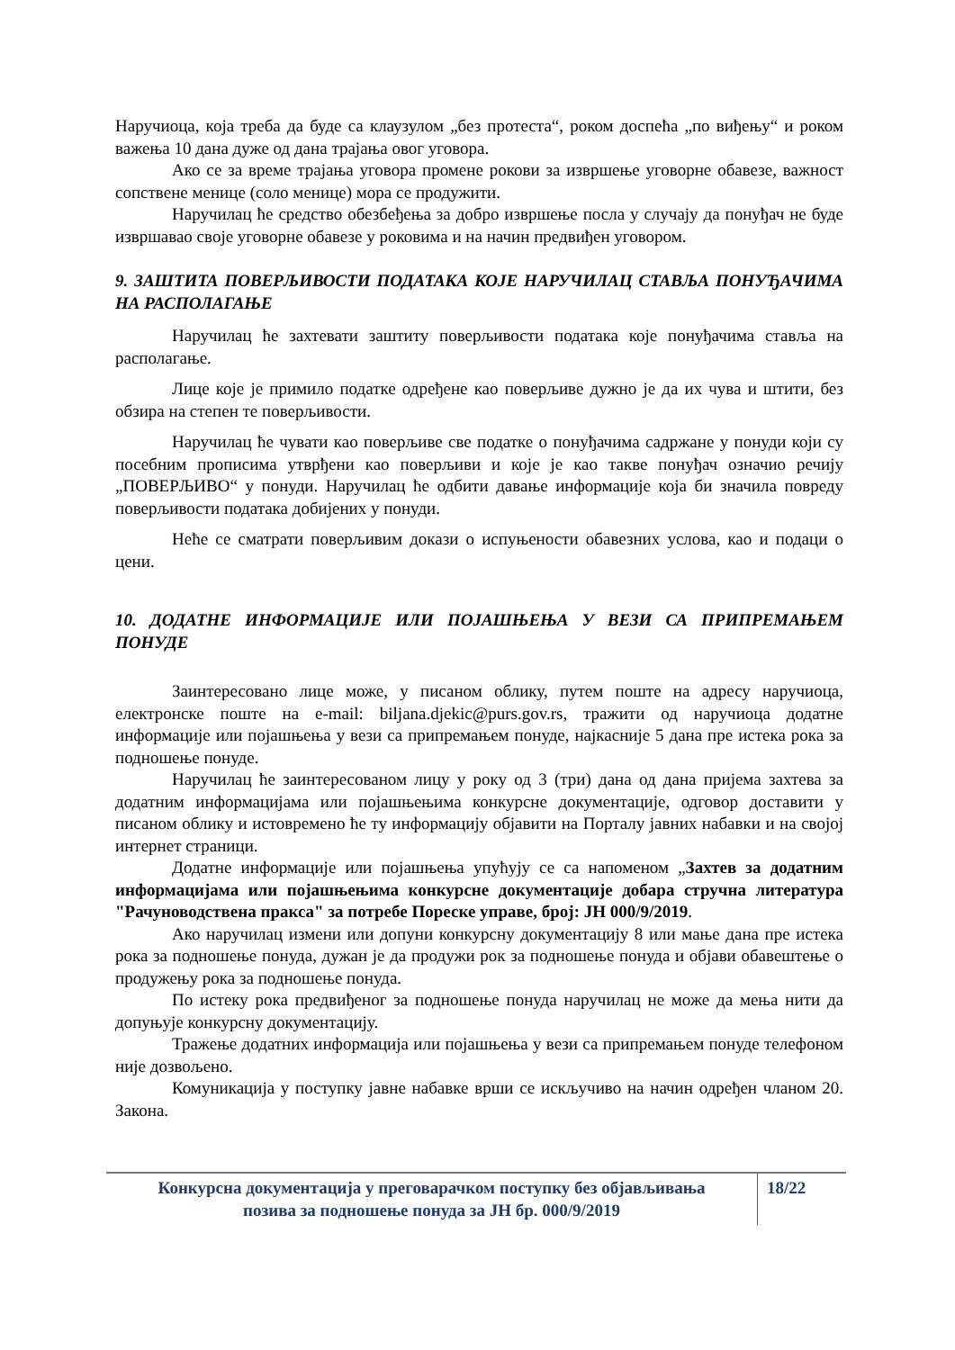Наручиоца, која треба да буде са клаузулом „без протеста“, роком доспећа „по виђењу“ и роком важења 10 дана дуже од дана трајања овог уговора.
Ако се за време трајања уговора промене рокови за извршење уговорне обавезе, важност сопствене менице (соло менице) мора се продужити.
Наручилац ће средство обезбеђења за добро извршење посла у случају да понуђач не буде извршавао своје уговорне обавезе у роковима и на начин предвиђен уговором.
9. ЗАШТИТА ПОВЕРЉИВОСТИ ПОДАТАКА КОЈЕ НАРУЧИЛАЦ СТАВЉА ПОНУЂАЧИМА НА РАСПОЛАГАЊЕ
Наручилац ће захтевати заштиту поверљивости података које понуђачима стављa на располагање.
Лице које је примило податке одређене као поверљиве дужно је да их чува и штити, без обзира на степен те поверљивости.
Наручилац ће чувати као поверљиве све податке о понуђачима садржане у понуди који су посебним прописима утврђени као поверљиви и које је као такве понуђач означио речију „ПОВЕРЉИВО“ у понуди. Наручилац ће одбити давање информације која би значила повреду поверљивости података добијених у понуди.
Неће се сматрати поверљивим докази о испуњености обавезних услова, као и подаци о цени.
10. ДОДАТНЕ ИНФОРМАЦИЈЕ ИЛИ ПОЈАШЊЕЊА У ВЕЗИ СА ПРИПРЕМАЊЕМ ПОНУДЕ
Заинтересовано лице може, у писаном облику, путем поште на адресу наручиоца, електронске поште на e-mail: biljana.djekic@purs.gov.rs, тражити од наручиоца додатне информације или појашњења у вези са припремањем понуде, најкасније 5 дана пре истека рока за подношење понуде.
Наручилац ће заинтересованом лицу у року од 3 (три) дана од дана пријема захтева за додатним информацијама или појашњењима конкурсне документације, одговор доставити у писаном облику и истовремено ће ту информацију објавити на Порталу јавних набавки и на својој интернет страници.
Додатне информације или појашњења упућују се са напоменом „Захтев за додатним информацијама или појашњењима конкурсне документације добара стручна литература "Рачуноводствена пракса" за потребе Пореске управе, број: ЈН 000/9/2019.
Ако наручилац измени или допуни конкурсну документацију 8 или мање дана пре истека рока за подношење понуда, дужан је да продужи рок за подношење понуда и објави обавештење о продужењу рока за подношење понуда.
По истеку рока предвиђеног за подношење понуда наручилац не може да мења нити да допуњује конкурсну документацију.
Тражење додатних информација или појашњења у вези са припремањем понуде телефоном није дозвољено.
Комуникација у поступку јавне набавке врши се искључиво на начин одређен чланом 20. Закона.
Конкурсна документација у преговарачком поступку без објављивања
позива за подношење понуда за ЈН бр. 000/9/2019
18/22